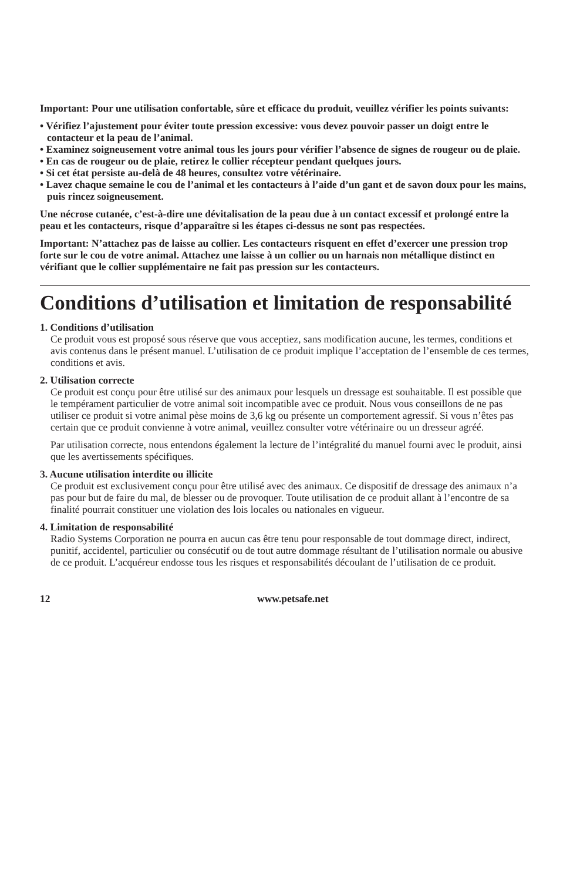Important: Pour une utilisation confortable, sûre et efficace du produit, veuillez vérifier les points suivants:
• Vérifiez l’ajustement pour éviter toute pression excessive: vous devez pouvoir passer un doigt entre le contacteur et la peau de l’animal.
• Examinez soigneusement votre animal tous les jours pour vérifier l’absence de signes de rougeur ou de plaie.
• En cas de rougeur ou de plaie, retirez le collier récepteur pendant quelques jours.
• Si cet état persiste au-delà de 48 heures, consultez votre vétérinaire.
• Lavez chaque semaine le cou de l’animal et les contacteurs à l’aide d’un gant et de savon doux pour les mains, puis rincez soigneusement.
Une nécrose cutanée, c’est-à-dire une dévitalisation de la peau due à un contact excessif et prolongé entre la peau et les contacteurs, risque d’apparaître si les étapes ci-dessus ne sont pas respectées.
Important: N’attachez pas de laisse au collier. Les contacteurs risquent en effet d’exercer une pression trop forte sur le cou de votre animal. Attachez une laisse à un collier ou un harnais non métallique distinct en vérifiant que le collier supplémentaire ne fait pas pression sur les contacteurs.
Conditions d’utilisation et limitation de responsabilité
1. Conditions d’utilisation
Ce produit vous est proposé sous réserve que vous acceptiez, sans modification aucune, les termes, conditions et avis contenus dans le présent manuel. L’utilisation de ce produit implique l’acceptation de l’ensemble de ces termes, conditions et avis.
2. Utilisation correcte
Ce produit est conçu pour être utilisé sur des animaux pour lesquels un dressage est souhaitable. Il est possible que le tempérament particulier de votre animal soit incompatible avec ce produit. Nous vous conseillons de ne pas utiliser ce produit si votre animal pèse moins de 3,6 kg ou présente un comportement agressif. Si vous n’êtes pas certain que ce produit convienne à votre animal, veuillez consulter votre vétérinaire ou un dresseur agréé.
Par utilisation correcte, nous entendons également la lecture de l’intégralité du manuel fourni avec le produit, ainsi que les avertissements spécifiques.
3. Aucune utilisation interdite ou illicite
Ce produit est exclusivement conçu pour être utilisé avec des animaux. Ce dispositif de dressage des animaux n’a pas pour but de faire du mal, de blesser ou de provoquer. Toute utilisation de ce produit allant à l’encontre de sa finalité pourrait constituer une violation des lois locales ou nationales en vigueur.
4. Limitation de responsabilité
Radio Systems Corporation ne pourra en aucun cas être tenu pour responsable de tout dommage direct, indirect, punitif, accidentel, particulier ou consécutif ou de tout autre dommage résultant de l’utilisation normale ou abusive de ce produit. L’acquéreur endosse tous les risques et responsabilités découlant de l’utilisation de ce produit.
12 www.petsafe.net